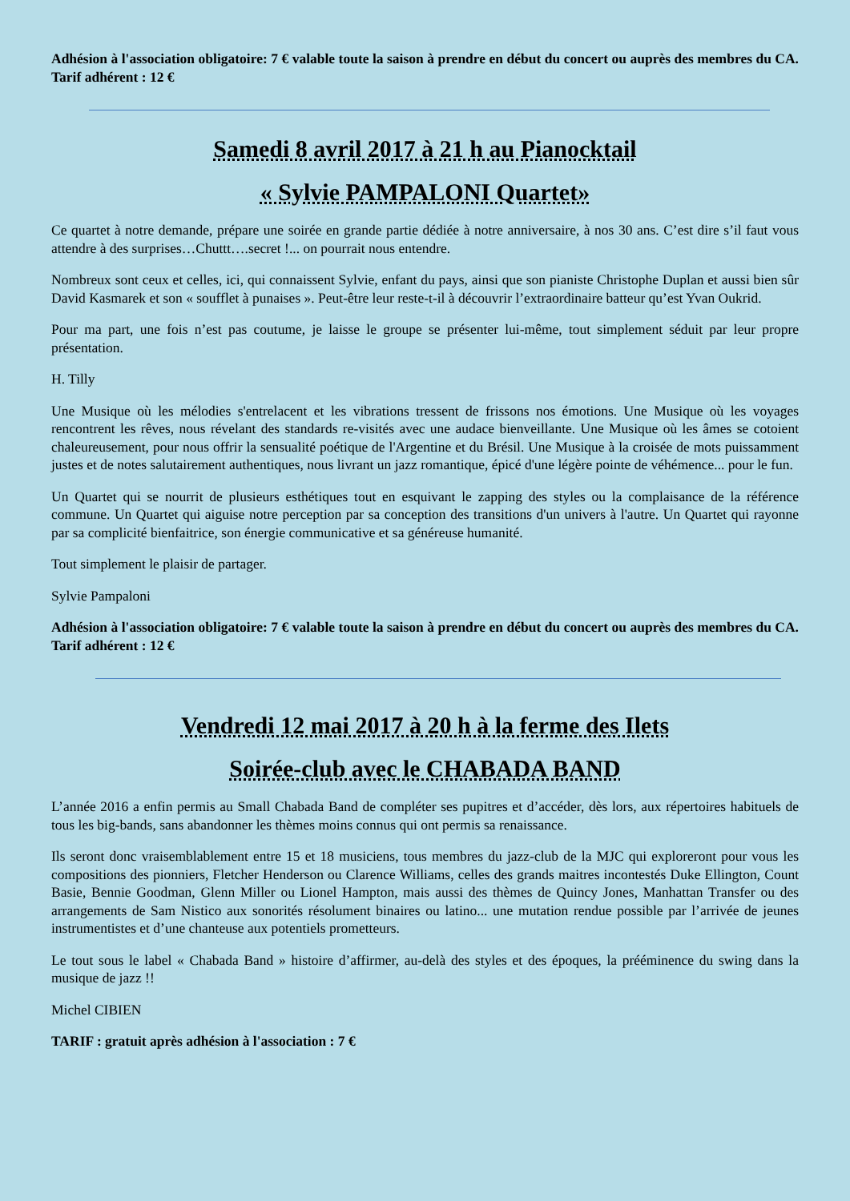Adhésion à l'association obligatoire: 7 € valable toute la saison à prendre en début du concert ou auprès des membres du CA. Tarif adhérent : 12 €
Samedi 8 avril 2017 à 21 h au Pianocktail
« Sylvie PAMPALONI Quartet»
Ce quartet à notre demande, prépare une soirée en grande partie dédiée à notre anniversaire, à nos 30 ans. C’est dire s’il faut vous attendre à des surprises…Chuttt….secret !... on pourrait nous entendre.
Nombreux sont ceux et celles, ici, qui connaissent Sylvie, enfant du pays, ainsi que son pianiste Christophe Duplan et aussi bien sûr David Kasmarek et son « soufflet à punaises ». Peut-être leur reste-t-il à découvrir l’extraordinaire batteur qu’est Yvan Oukrid.
Pour ma part, une fois n’est pas coutume, je laisse le groupe se présenter lui-même, tout simplement séduit par leur propre présentation.
H. Tilly
Une Musique où les mélodies s'entrelacent et les vibrations tressent de frissons nos émotions. Une Musique où les voyages rencontrent les rêves, nous révelant des standards re-visités avec une audace bienveillante. Une Musique où les âmes se cotoient chaleureusement, pour nous offrir la sensualité poétique de l'Argentine et du Brésil. Une Musique à la croisée de mots puissamment justes et de notes salutairement authentiques, nous livrant un jazz romantique, épicé d'une légère pointe de véhémence... pour le fun.
Un Quartet qui se nourrit de plusieurs esthétiques tout en esquivant le zapping des styles ou la complaisance de la référence commune. Un Quartet qui aiguise notre perception par sa conception des transitions d'un univers à l'autre. Un Quartet qui rayonne par sa complicité bienfaitrice, son énergie communicative et sa généreuse humanité.
Tout simplement le plaisir de partager.
Sylvie Pampaloni
Adhésion à l'association obligatoire: 7 € valable toute la saison à prendre en début du concert ou auprès des membres du CA. Tarif adhérent : 12 €
Vendredi 12 mai 2017 à 20 h à la ferme des Ilets
Soirée-club avec le CHABADA BAND
L’année 2016 a enfin permis au Small Chabada Band de compléter ses pupitres et d’accéder, dès lors, aux répertoires habituels de tous les big-bands, sans abandonner les thèmes moins connus qui ont permis sa renaissance.
Ils seront donc vraisemblablement entre 15 et 18 musiciens, tous membres du jazz-club de la MJC qui exploreront pour vous les compositions des pionniers, Fletcher Henderson ou Clarence Williams, celles des grands maitres incontestés Duke Ellington, Count Basie, Bennie Goodman, Glenn Miller ou Lionel Hampton, mais aussi des thèmes de Quincy Jones, Manhattan Transfer ou des arrangements de Sam Nistico aux sonorités résolument binaires ou latino... une mutation rendue possible par l’arrivée de jeunes instrumentistes et d’une chanteuse aux potentiels prometteurs.
Le tout sous le label « Chabada Band » histoire d’affirmer, au-delà des styles et des époques, la prééminence du swing dans la musique de jazz !!
Michel CIBIEN
TARIF : gratuit après adhésion à l'association : 7 €